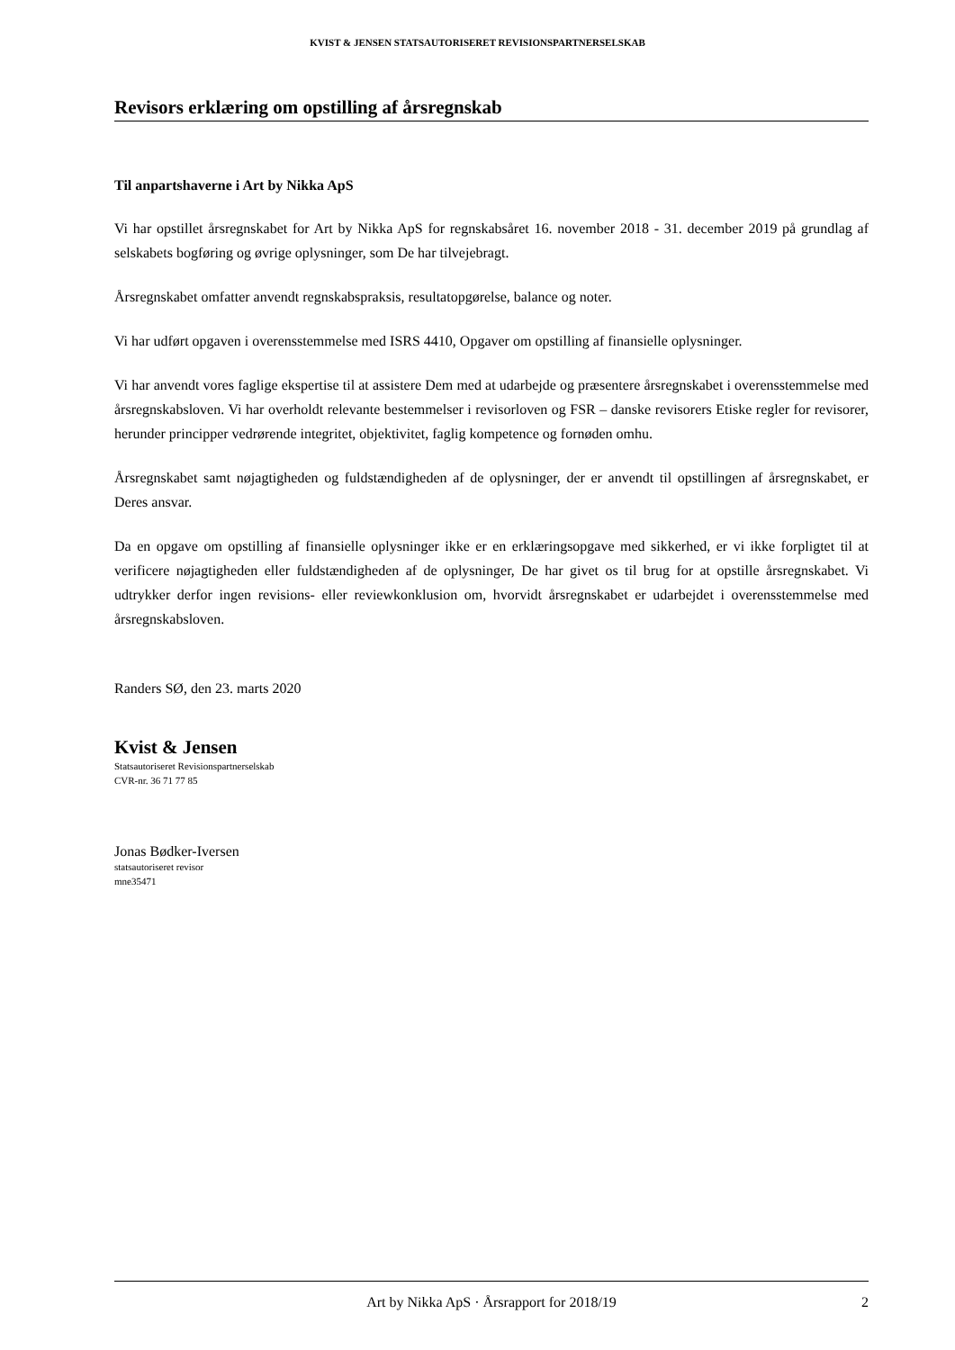KVIST & JENSEN STATSAUTORISERET REVISIONSPARTNERSELSKAB
Revisors erklæring om opstilling af årsregnskab
Til anpartshaverne i Art by Nikka ApS
Vi har opstillet årsregnskabet for Art by Nikka ApS for regnskabsåret 16. november 2018 - 31. december 2019 på grundlag af selskabets bogføring og øvrige oplysninger, som De har tilvejebragt.
Årsregnskabet omfatter anvendt regnskabspraksis, resultatopgørelse, balance og noter.
Vi har udført opgaven i overensstemmelse med ISRS 4410, Opgaver om opstilling af finansielle oplysninger.
Vi har anvendt vores faglige ekspertise til at assistere Dem med at udarbejde og præsentere årsregnskabet i overensstemmelse med årsregnskabsloven. Vi har overholdt relevante bestemmelser i revisorloven og FSR – danske revisorers Etiske regler for revisorer, herunder principper vedrørende integritet, objektivitet, faglig kompetence og fornøden omhu.
Årsregnskabet samt nøjagtigheden og fuldstændigheden af de oplysninger, der er anvendt til opstillingen af årsregnskabet, er Deres ansvar.
Da en opgave om opstilling af finansielle oplysninger ikke er en erklæringsopgave med sikkerhed, er vi ikke forpligtet til at verificere nøjagtigheden eller fuldstændigheden af de oplysninger, De har givet os til brug for at opstille årsregnskabet. Vi udtrykker derfor ingen revisions- eller reviewkonklusion om, hvorvidt årsregnskabet er udarbejdet i overensstemmelse med årsregnskabsloven.
Randers SØ, den 23. marts 2020
Kvist & Jensen
Statsautoriseret Revisionspartnerselskab
CVR-nr. 36 71 77 85
Jonas Bødker-Iversen
statsautoriseret revisor
mne35471
Art by Nikka ApS · Årsrapport for 2018/19 2